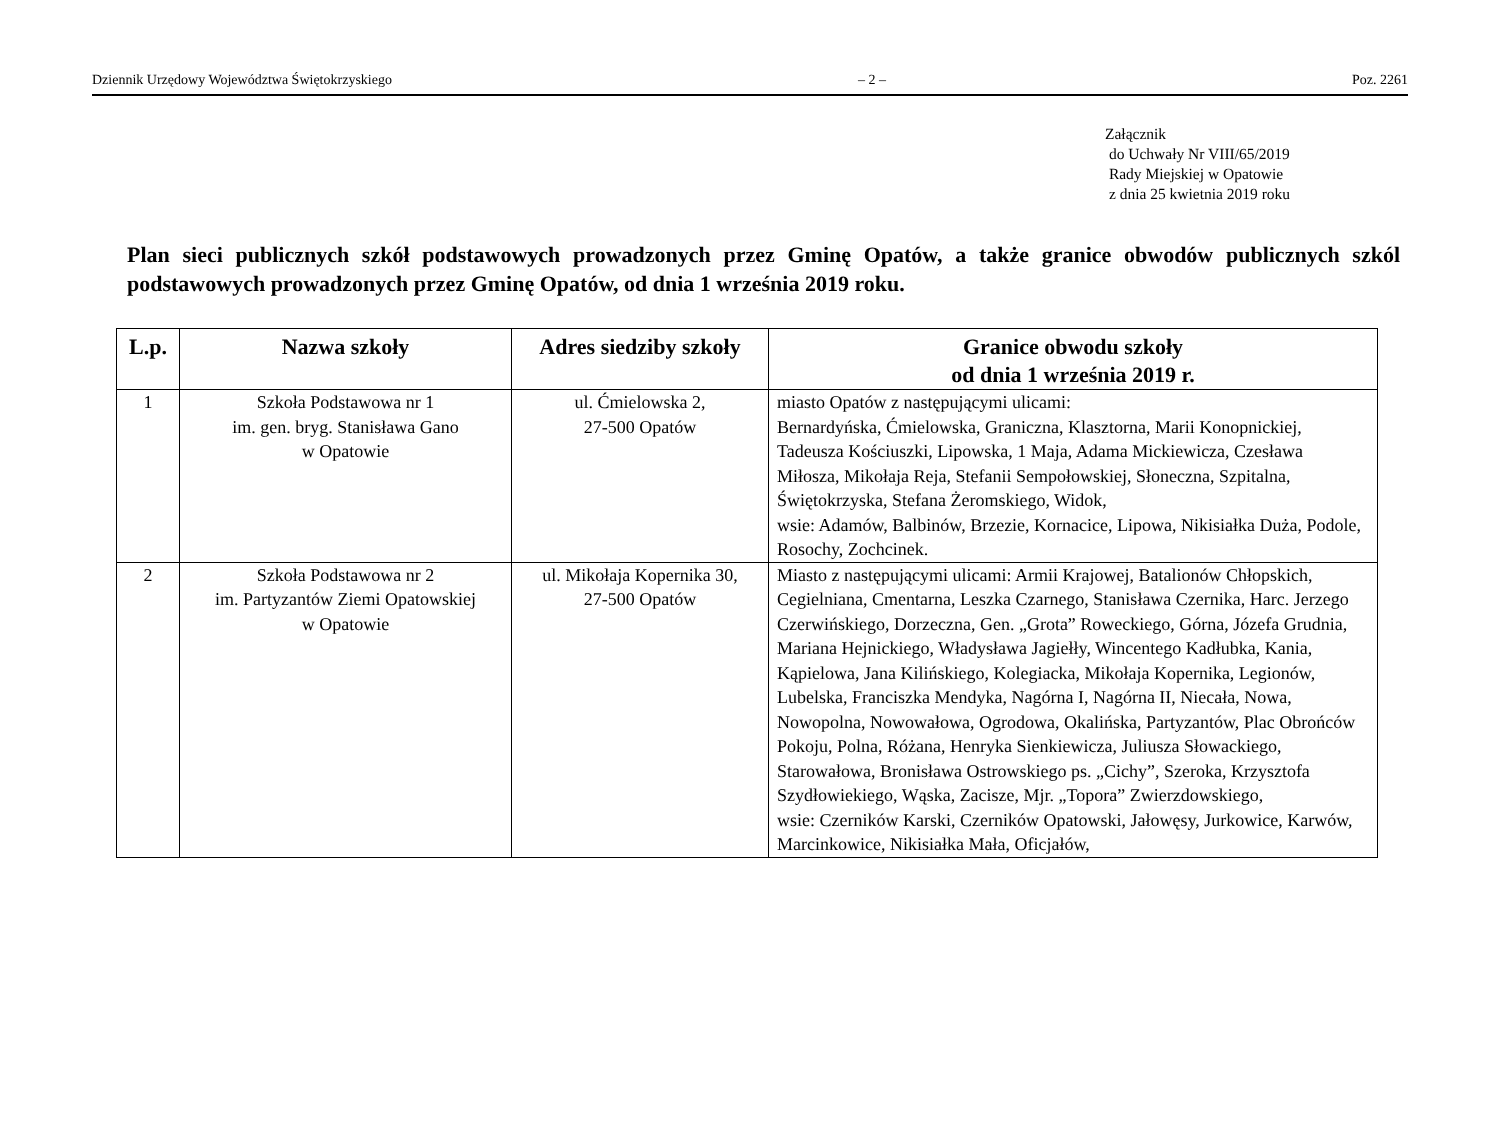Dziennik Urzędowy Województwa Świętokrzyskiego – 2 – Poz. 2261
Załącznik
do Uchwały Nr VIII/65/2019
Rady Miejskiej w Opatowie
z dnia 25 kwietnia 2019 roku
Plan sieci publicznych szkół podstawowych prowadzonych przez Gminę Opatów, a także granice obwodów publicznych szkól podstawowych prowadzonych przez Gminę Opatów, od dnia 1 września 2019 roku.
| L.p. | Nazwa szkoły | Adres siedziby szkoły | Granice obwodu szkoły od dnia 1 września 2019 r. |
| --- | --- | --- | --- |
| 1 | Szkoła Podstawowa nr 1 im. gen. bryg. Stanisława Gano w Opatowie | ul. Ćmielowska 2, 27-500 Opatów | miasto Opatów z następującymi ulicami: Bernardyńska, Ćmielowska, Graniczna, Klasztorna, Marii Konopnickiej, Tadeusza Kościuszki, Lipowska, 1 Maja, Adama Mickiewicza, Czesława Miłosza, Mikołaja Reja, Stefanii Sempołowskiej, Słoneczna, Szpitalna, Świętokrzyska, Stefana Żeromskiego, Widok, wsie: Adamów, Balbinów, Brzezie, Kornacice, Lipowa, Nikisiałka Duża, Podole, Rosochy, Zochcinek. |
| 2 | Szkoła Podstawowa nr 2 im. Partyzantów Ziemi Opatowskiej w Opatowie | ul. Mikołaja Kopernika 30, 27-500 Opatów | Miasto z następującymi ulicami: Armii Krajowej, Batalionów Chłopskich, Cegielniana, Cmentarna, Leszka Czarnego, Stanisława Czernika, Harc. Jerzego Czerwińskiego, Dorzeczna, Gen. „Grota” Roweckiego, Górna, Józefa Grudnia, Mariana Hejnickiego, Władysława Jagiełły, Wincentego Kadłubka, Kania, Kąpielowa, Jana Kilińskiego, Kolegiacka, Mikołaja Kopernika, Legionów, Lubelska, Franciszka Mendyka, Nagórna I, Nagórna II, Niecała, Nowa, Nowopolna, Nowowałowa, Ogrodowa, Okalińska, Partyzantów, Plac Obrońców Pokoju, Polna, Różana, Henryka Sienkiewicza, Juliusza Słowackiego, Starowałowa, Bronisława Ostrowskiego ps. „Cichy”, Szeroka, Krzysztofa Szydłowiekiego, Wąska, Zacisze, Mjr. „Topora” Zwierzdowskiego, wsie: Czerników Karski, Czerników Opatowski, Jałowęsy, Jurkowice, Karwów, Marcinkowice, Nikisiałka Mała, Oficjałów, |